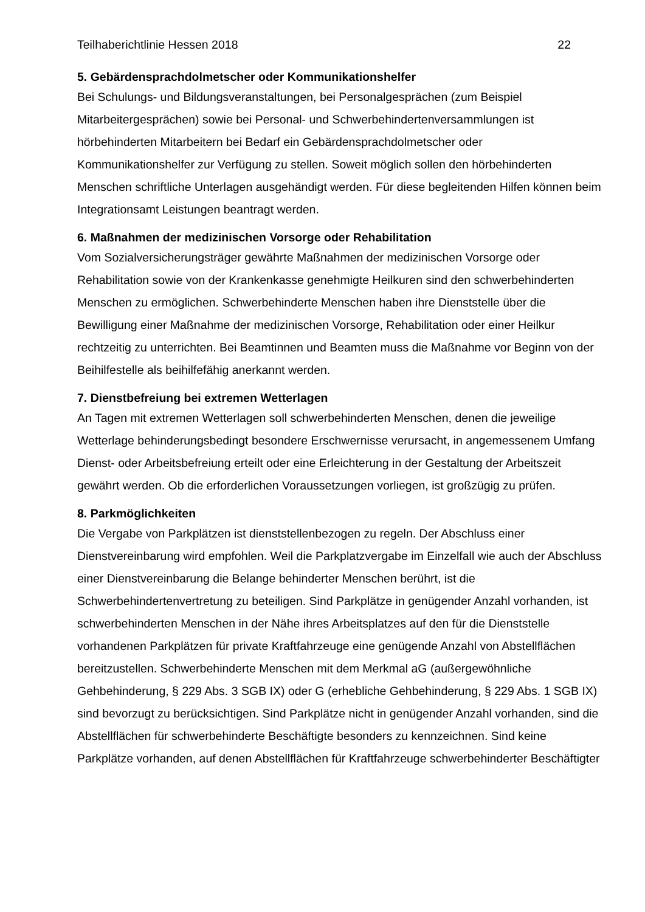Teilhaberichtlinie Hessen 2018 22
5. Gebärdensprachdolmetscher oder Kommunikationshelfer
Bei Schulungs- und Bildungsveranstaltungen, bei Personalgesprächen (zum Beispiel Mitarbeitergesprächen) sowie bei Personal- und Schwerbehindertenversammlungen ist hörbehinderten Mitarbeitern bei Bedarf ein Gebärdensprachdolmetscher oder Kommunikationshelfer zur Verfügung zu stellen. Soweit möglich sollen den hörbehinderten Menschen schriftliche Unterlagen ausgehändigt werden. Für diese begleitenden Hilfen können beim Integrationsamt Leistungen beantragt werden.
6. Maßnahmen der medizinischen Vorsorge oder Rehabilitation
Vom Sozialversicherungsträger gewährte Maßnahmen der medizinischen Vorsorge oder Rehabilitation sowie von der Krankenkasse genehmigte Heilkuren sind den schwerbehinderten Menschen zu ermöglichen. Schwerbehinderte Menschen haben ihre Dienststelle über die Bewilligung einer Maßnahme der medizinischen Vorsorge, Rehabilitation oder einer Heilkur rechtzeitig zu unterrichten. Bei Beamtinnen und Beamten muss die Maßnahme vor Beginn von der Beihilfestelle als beihilfefähig anerkannt werden.
7. Dienstbefreiung bei extremen Wetterlagen
An Tagen mit extremen Wetterlagen soll schwerbehinderten Menschen, denen die jeweilige Wetterlage behinderungsbedingt besondere Erschwernisse verursacht, in angemessenem Umfang Dienst- oder Arbeitsbefreiung erteilt oder eine Erleichterung in der Gestaltung der Arbeitszeit gewährt werden. Ob die erforderlichen Voraussetzungen vorliegen, ist großzügig zu prüfen.
8. Parkmöglichkeiten
Die Vergabe von Parkplätzen ist dienststellenbezogen zu regeln. Der Abschluss einer Dienstvereinbarung wird empfohlen. Weil die Parkplatzvergabe im Einzelfall wie auch der Abschluss einer Dienstvereinbarung die Belange behinderter Menschen berührt, ist die Schwerbehindertenvertretung zu beteiligen. Sind Parkplätze in genügender Anzahl vorhanden, ist schwerbehinderten Menschen in der Nähe ihres Arbeitsplatzes auf den für die Dienststelle vorhandenen Parkplätzen für private Kraftfahrzeuge eine genügende Anzahl von Abstellflächen bereitzustellen. Schwerbehinderte Menschen mit dem Merkmal aG (außergewöhnliche Gehbehinderung, § 229 Abs. 3 SGB IX) oder G (erhebliche Gehbehinderung, § 229 Abs. 1 SGB IX) sind bevorzugt zu berücksichtigen. Sind Parkplätze nicht in genügender Anzahl vorhanden, sind die Abstellflächen für schwerbehinderte Beschäftigte besonders zu kennzeichnen. Sind keine Parkplätze vorhanden, auf denen Abstellflächen für Kraftfahrzeuge schwerbehinderter Beschäftigter